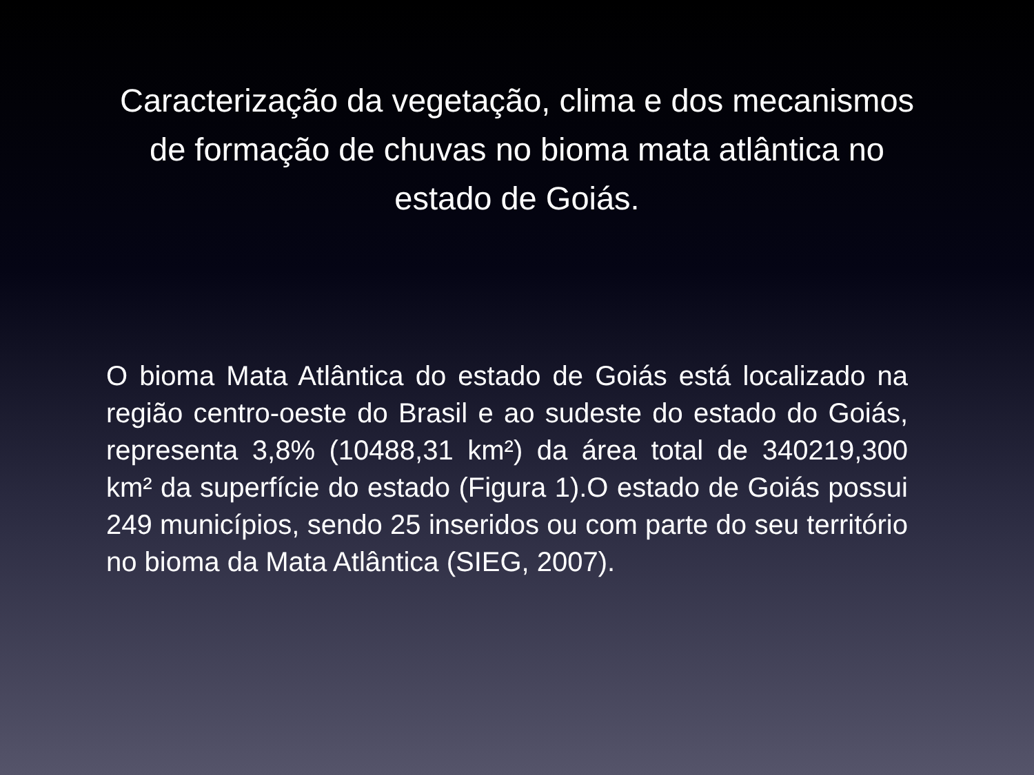Caracterização da vegetação, clima e dos mecanismos de formação de chuvas no bioma mata atlântica no estado de Goiás.
O bioma Mata Atlântica do estado de Goiás está localizado na região centro-oeste do Brasil e ao sudeste do estado do Goiás, representa 3,8% (10488,31 km²) da área total de 340219,300 km² da superfície do estado (Figura 1).O estado de Goiás possui 249 municípios, sendo 25 inseridos ou com parte do seu território no bioma da Mata Atlântica (SIEG, 2007).